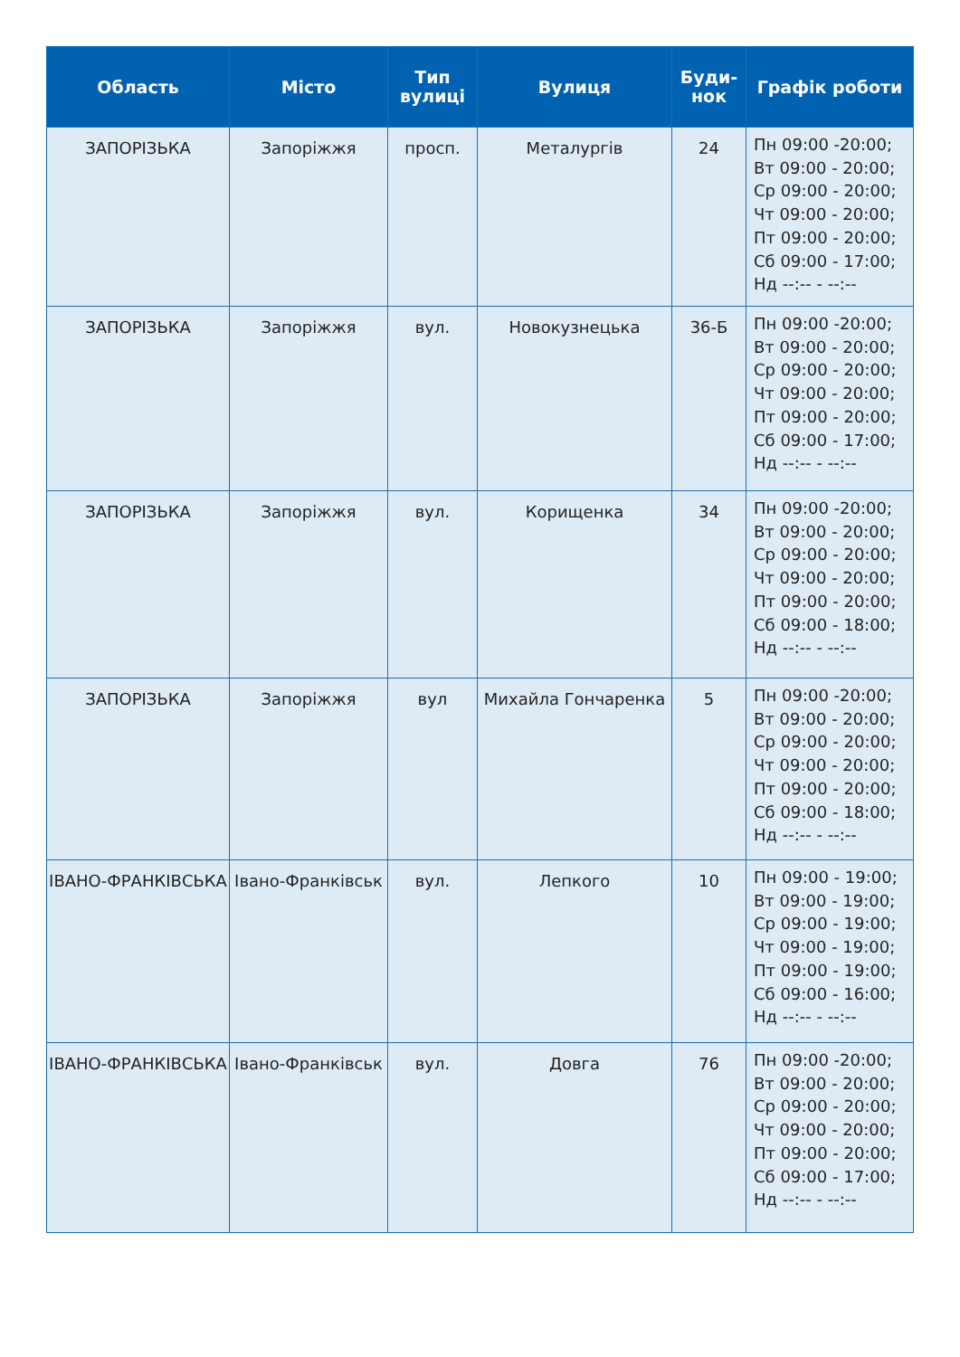| Область | Місто | Тип вулиці | Вулиця | Буди-нок | Графік роботи |
| --- | --- | --- | --- | --- | --- |
| ЗАПОРІЗЬКА | Запоріжжя | просп. | Металургів | 24 | Пн 09:00 -20:00; Вт 09:00 - 20:00; Ср 09:00 - 20:00; Чт 09:00 - 20:00; Пт 09:00 - 20:00; Сб 09:00 - 17:00; Нд --:-- - --:-- |
| ЗАПОРІЗЬКА | Запоріжжя | вул. | Новокузнецька | 36-Б | Пн 09:00 -20:00; Вт 09:00 - 20:00; Ср 09:00 - 20:00; Чт 09:00 - 20:00; Пт 09:00 - 20:00; Сб 09:00 - 17:00; Нд --:-- - --:-- |
| ЗАПОРІЗЬКА | Запоріжжя | вул. | Корищенка | 34 | Пн 09:00 -20:00; Вт 09:00 - 20:00; Ср 09:00 - 20:00; Чт 09:00 - 20:00; Пт 09:00 - 20:00; Сб 09:00 - 18:00; Нд --:-- - --:-- |
| ЗАПОРІЗЬКА | Запоріжжя | вул | Михайла Гончаренка | 5 | Пн 09:00 -20:00; Вт 09:00 - 20:00; Ср 09:00 - 20:00; Чт 09:00 - 20:00; Пт 09:00 - 20:00; Сб 09:00 - 18:00; Нд --:-- - --:-- |
| ІВАНО-ФРАНКІВСЬКА | Івано-Франківськ | вул. | Лепкого | 10 | Пн 09:00 - 19:00; Вт 09:00 - 19:00; Ср 09:00 - 19:00; Чт 09:00 - 19:00; Пт 09:00 - 19:00; Сб 09:00 - 16:00; Нд --:-- - --:-- |
| ІВАНО-ФРАНКІВСЬКА | Івано-Франківськ | вул. | Довга | 76 | Пн 09:00 -20:00; Вт 09:00 - 20:00; Ср 09:00 - 20:00; Чт 09:00 - 20:00; Пт 09:00 - 20:00; Сб 09:00 - 17:00; Нд --:-- - --:-- |